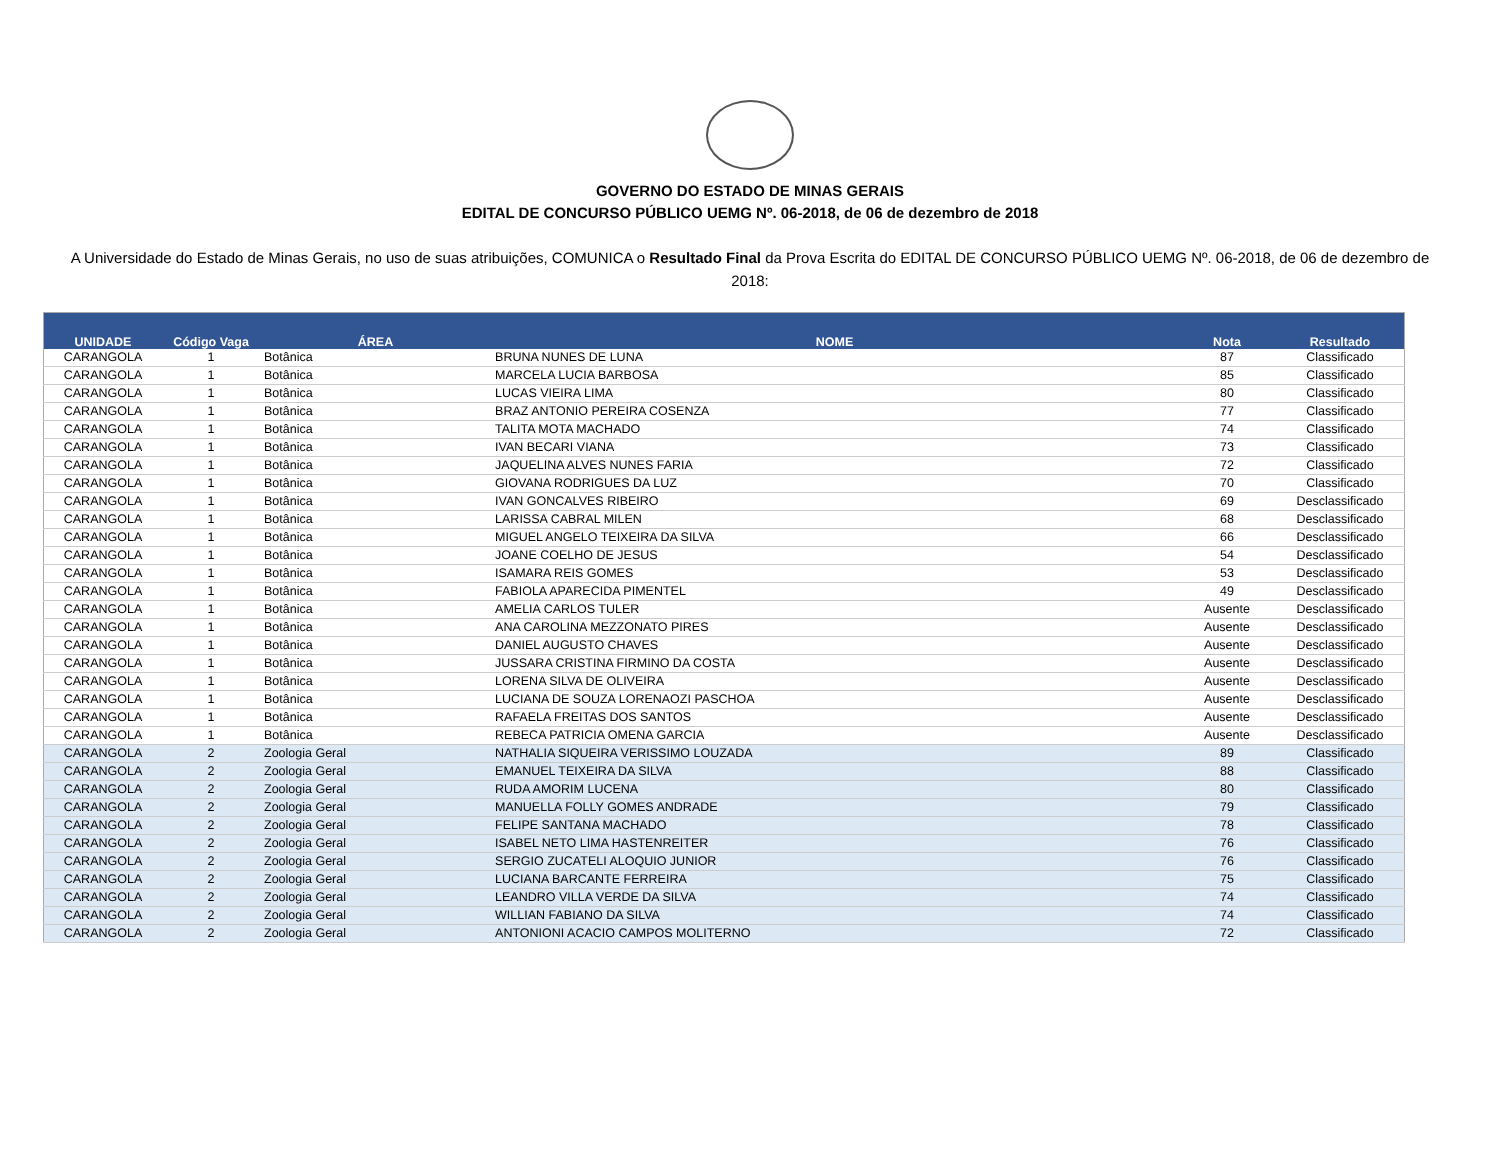GOVERNO DO ESTADO DE MINAS GERAIS
EDITAL DE CONCURSO PÚBLICO UEMG Nº. 06-2018, de 06 de dezembro de 2018
A Universidade do Estado de Minas Gerais, no uso de suas atribuições, COMUNICA o Resultado Final da Prova Escrita do EDITAL DE CONCURSO PÚBLICO UEMG Nº. 06-2018, de 06 de dezembro de 2018:
| UNIDADE | Código Vaga | ÁREA | NOME | Nota | Resultado |
| --- | --- | --- | --- | --- | --- |
| CARANGOLA | 1 | Botânica | BRUNA NUNES DE LUNA | 87 | Classificado |
| CARANGOLA | 1 | Botânica | MARCELA LUCIA BARBOSA | 85 | Classificado |
| CARANGOLA | 1 | Botânica | LUCAS VIEIRA LIMA | 80 | Classificado |
| CARANGOLA | 1 | Botânica | BRAZ ANTONIO PEREIRA COSENZA | 77 | Classificado |
| CARANGOLA | 1 | Botânica | TALITA MOTA MACHADO | 74 | Classificado |
| CARANGOLA | 1 | Botânica | IVAN BECARI VIANA | 73 | Classificado |
| CARANGOLA | 1 | Botânica | JAQUELINA ALVES NUNES FARIA | 72 | Classificado |
| CARANGOLA | 1 | Botânica | GIOVANA RODRIGUES DA LUZ | 70 | Classificado |
| CARANGOLA | 1 | Botânica | IVAN GONCALVES RIBEIRO | 69 | Desclassificado |
| CARANGOLA | 1 | Botânica | LARISSA CABRAL MILEN | 68 | Desclassificado |
| CARANGOLA | 1 | Botânica | MIGUEL ANGELO TEIXEIRA DA SILVA | 66 | Desclassificado |
| CARANGOLA | 1 | Botânica | JOANE COELHO DE JESUS | 54 | Desclassificado |
| CARANGOLA | 1 | Botânica | ISAMARA REIS GOMES | 53 | Desclassificado |
| CARANGOLA | 1 | Botânica | FABIOLA APARECIDA PIMENTEL | 49 | Desclassificado |
| CARANGOLA | 1 | Botânica | AMELIA CARLOS TULER | Ausente | Desclassificado |
| CARANGOLA | 1 | Botânica | ANA CAROLINA MEZZONATO PIRES | Ausente | Desclassificado |
| CARANGOLA | 1 | Botânica | DANIEL AUGUSTO CHAVES | Ausente | Desclassificado |
| CARANGOLA | 1 | Botânica | JUSSARA CRISTINA FIRMINO DA COSTA | Ausente | Desclassificado |
| CARANGOLA | 1 | Botânica | LORENA SILVA DE OLIVEIRA | Ausente | Desclassificado |
| CARANGOLA | 1 | Botânica | LUCIANA DE SOUZA LORENAOZI PASCHOA | Ausente | Desclassificado |
| CARANGOLA | 1 | Botânica | RAFAELA FREITAS DOS SANTOS | Ausente | Desclassificado |
| CARANGOLA | 1 | Botânica | REBECA PATRICIA OMENA GARCIA | Ausente | Desclassificado |
| CARANGOLA | 2 | Zoologia Geral | NATHALIA SIQUEIRA VERISSIMO LOUZADA | 89 | Classificado |
| CARANGOLA | 2 | Zoologia Geral | EMANUEL TEIXEIRA DA SILVA | 88 | Classificado |
| CARANGOLA | 2 | Zoologia Geral | RUDA AMORIM LUCENA | 80 | Classificado |
| CARANGOLA | 2 | Zoologia Geral | MANUELLA FOLLY GOMES ANDRADE | 79 | Classificado |
| CARANGOLA | 2 | Zoologia Geral | FELIPE SANTANA MACHADO | 78 | Classificado |
| CARANGOLA | 2 | Zoologia Geral | ISABEL NETO LIMA HASTENREITER | 76 | Classificado |
| CARANGOLA | 2 | Zoologia Geral | SERGIO ZUCATELI ALOQUIO JUNIOR | 76 | Classificado |
| CARANGOLA | 2 | Zoologia Geral | LUCIANA BARCANTE FERREIRA | 75 | Classificado |
| CARANGOLA | 2 | Zoologia Geral | LEANDRO VILLA VERDE DA SILVA | 74 | Classificado |
| CARANGOLA | 2 | Zoologia Geral | WILLIAN FABIANO DA SILVA | 74 | Classificado |
| CARANGOLA | 2 | Zoologia Geral | ANTONIONI ACACIO CAMPOS MOLITERNO | 72 | Classificado |